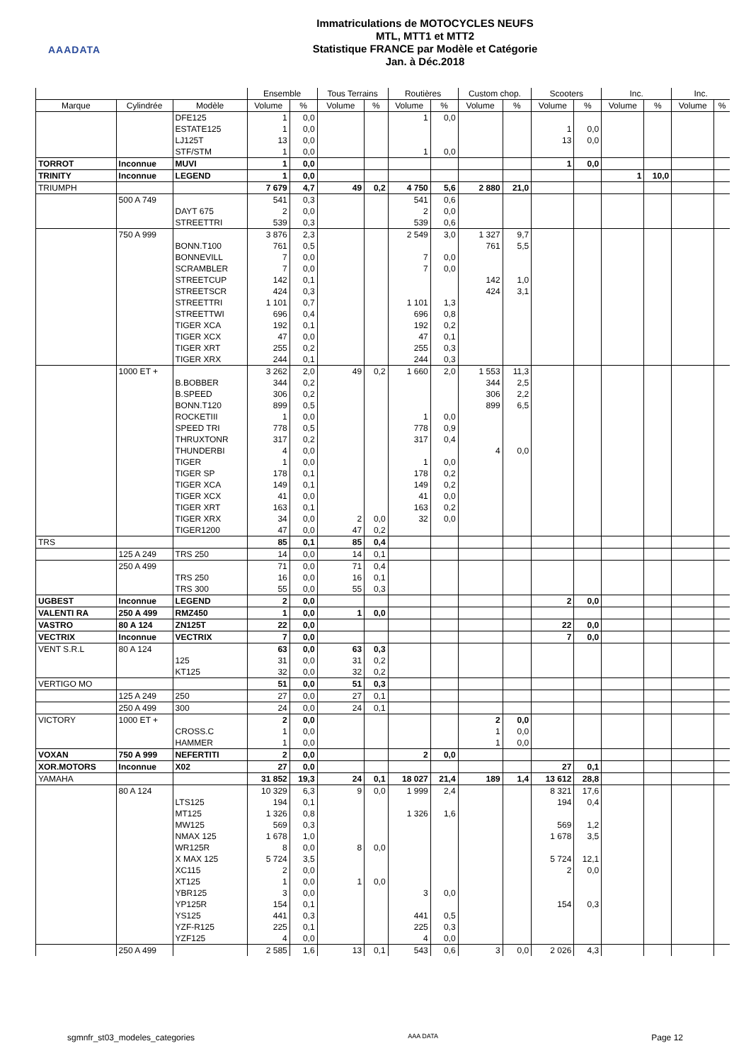AAADATA
Immatriculations de MOTOCYCLES NEUFS
MTL, MTT1 et MTT2
Statistique FRANCE par Modèle et Catégorie
Jan. à Déc.2018
| | | | Ensemble | | Tous Terrains | | Routières | | Custom chop. | | Scooters | | Inc. | | Inc. | |
| --- | --- | --- | --- | --- | --- | --- | --- | --- | --- | --- | --- | --- | --- | --- | --- | --- |
| Marque | Cylindrée | Modèle | Volume | % | Volume | % | Volume | % | Volume | % | Volume | % | Volume | % | Volume | % |
| | | DFE125 | 1 | 0,0 | | | 1 | 0,0 | | | | | | | | |
| | | ESTATE125 | 1 | 0,0 | | | | | | | 1 | 0,0 | | | | |
| | | LJ125T | 13 | 0,0 | | | | | | | 13 | 0,0 | | | | |
| | | STF/STM | 1 | 0,0 | | | 1 | 0,0 | | | | | | | | |
| TORROT | Inconnue | MUVI | 1 | 0,0 | | | | | | | 1 | 0,0 | | | | |
| TRINITY | Inconnue | LEGEND | 1 | 0,0 | | | | | | | | | 1 | 10,0 | | |
| TRIUMPH | | | 7 679 | 4,7 | 49 | 0,2 | 4 750 | 5,6 | 2 880 | 21,0 | | | | | | |
| | 500 A 749 | | 541 | 0,3 | | | 541 | 0,6 | | | | | | | | |
| | | DAYT 675 | 2 | 0,0 | | | 2 | 0,0 | | | | | | | | |
| | | STREETTRI | 539 | 0,3 | | | 539 | 0,6 | | | | | | | | |
| | 750 A 999 | | 3 876 | 2,3 | | | 2 549 | 3,0 | 1 327 | 9,7 | | | | | | |
| | | BONN.T100 | 761 | 0,5 | | | | | 761 | 5,5 | | | | | | |
| | | BONNEVILL | 7 | 0,0 | | | 7 | 0,0 | | | | | | | | |
| | | SCRAMBLER | 7 | 0,0 | | | 7 | 0,0 | | | | | | | | |
| | | STREETCUP | 142 | 0,1 | | | | | 142 | 1,0 | | | | | | |
| | | STREETSCR | 424 | 0,3 | | | | | 424 | 3,1 | | | | | | |
| | | STREETTRI | 1 101 | 0,7 | | | 1 101 | 1,3 | | | | | | | | |
| | | STREETTWI | 696 | 0,4 | | | 696 | 0,8 | | | | | | | | |
| | | TIGER XCA | 192 | 0,1 | | | 192 | 0,2 | | | | | | | | |
| | | TIGER XCX | 47 | 0,0 | | | 47 | 0,1 | | | | | | | | |
| | | TIGER XRT | 255 | 0,2 | | | 255 | 0,3 | | | | | | | | |
| | | TIGER XRX | 244 | 0,1 | | | 244 | 0,3 | | | | | | | | |
| | 1000 ET + | | 3 262 | 2,0 | 49 | 0,2 | 1 660 | 2,0 | 1 553 | 11,3 | | | | | | |
| | | B.BOBBER | 344 | 0,2 | | | | | 344 | 2,5 | | | | | | |
| | | B.SPEED | 306 | 0,2 | | | | | 306 | 2,2 | | | | | | |
| | | BONN.T120 | 899 | 0,5 | | | | | 899 | 6,5 | | | | | | |
| | | ROCKETIII | 1 | 0,0 | | | 1 | 0,0 | | | | | | | | |
| | | SPEED TRI | 778 | 0,5 | | | 778 | 0,9 | | | | | | | | |
| | | THRUXTONR | 317 | 0,2 | | | 317 | 0,4 | | | | | | | | |
| | | THUNDERBI | 4 | 0,0 | | | | | 4 | 0,0 | | | | | | |
| | | TIGER | 1 | 0,0 | | | 1 | 0,0 | | | | | | | | |
| | | TIGER SP | 178 | 0,1 | | | 178 | 0,2 | | | | | | | | |
| | | TIGER XCA | 149 | 0,1 | | | 149 | 0,2 | | | | | | | | |
| | | TIGER XCX | 41 | 0,0 | | | 41 | 0,0 | | | | | | | | |
| | | TIGER XRT | 163 | 0,1 | | | 163 | 0,2 | | | | | | | | |
| | | TIGER XRX | 34 | 0,0 | 2 | 0,0 | 32 | 0,0 | | | | | | | | |
| | | TIGER1200 | 47 | 0,0 | 47 | 0,2 | | | | | | | | | | |
| TRS | | | 85 | 0,1 | 85 | 0,4 | | | | | | | | | | |
| | 125 A 249 | TRS 250 | 14 | 0,0 | 14 | 0,1 | | | | | | | | | | |
| | 250 A 499 | | 71 | 0,0 | 71 | 0,4 | | | | | | | | | | |
| | | TRS 250 | 16 | 0,0 | 16 | 0,1 | | | | | | | | | | |
| | | TRS 300 | 55 | 0,0 | 55 | 0,3 | | | | | | | | | | |
| UGBEST | Inconnue | LEGEND | 2 | 0,0 | | | | | | | 2 | 0,0 | | | | |
| VALENTI RA | 250 A 499 | RMZ450 | 1 | 0,0 | 1 | 0,0 | | | | | | | | | | |
| VASTRO | 80 A 124 | ZN125T | 22 | 0,0 | | | | | | | 22 | 0,0 | | | | |
| VECTRIX | Inconnue | VECTRIX | 7 | 0,0 | | | | | | | 7 | 0,0 | | | | |
| VENT S.R.L | 80 A 124 | | 63 | 0,0 | 63 | 0,3 | | | | | | | | | | |
| | | 125 | 31 | 0,0 | 31 | 0,2 | | | | | | | | | | |
| | | KT125 | 32 | 0,0 | 32 | 0,2 | | | | | | | | | | |
| VERTIGO MO | | | 51 | 0,0 | 51 | 0,3 | | | | | | | | | | |
| | 125 A 249 | 250 | 27 | 0,0 | 27 | 0,1 | | | | | | | | | | |
| | 250 A 499 | 300 | 24 | 0,0 | 24 | 0,1 | | | | | | | | | | |
| VICTORY | 1000 ET + | | 2 | 0,0 | | | | | 2 | 0,0 | | | | | | |
| | | CROSS.C | 1 | 0,0 | | | | | 1 | 0,0 | | | | | | |
| | | HAMMER | 1 | 0,0 | | | | | 1 | 0,0 | | | | | | |
| VOXAN | 750 A 999 | NEFERTITI | 2 | 0,0 | | | 2 | 0,0 | | | | | | | | |
| XOR.MOTORS | Inconnue | X02 | 27 | 0,0 | | | | | | | 27 | 0,1 | | | | |
| YAMAHA | | | 31 852 | 19,3 | 24 | 0,1 | 18 027 | 21,4 | 189 | 1,4 | 13 612 | 28,8 | | | | |
| | 80 A 124 | | 10 329 | 6,3 | 9 | 0,0 | 1 999 | 2,4 | | | 8 321 | 17,6 | | | | |
| | | LTS125 | 194 | 0,1 | | | | | | | 194 | 0,4 | | | | |
| | | MT125 | 1 326 | 0,8 | | | 1 326 | 1,6 | | | | | | | | |
| | | MW125 | 569 | 0,3 | | | | | | | 569 | 1,2 | | | | |
| | | NMAX 125 | 1 678 | 1,0 | | | | | | | 1 678 | 3,5 | | | | |
| | | WR125R | 8 | 0,0 | 8 | 0,0 | | | | | | | | | | |
| | | X MAX 125 | 5 724 | 3,5 | | | | | | | 5 724 | 12,1 | | | | |
| | | XC115 | 2 | 0,0 | | | | | | | 2 | 0,0 | | | | |
| | | XT125 | 1 | 0,0 | 1 | 0,0 | | | | | | | | | | |
| | | YBR125 | 3 | 0,0 | | | 3 | 0,0 | | | | | | | | |
| | | YP125R | 154 | 0,1 | | | | | | | 154 | 0,3 | | | | |
| | | YS125 | 441 | 0,3 | | | 441 | 0,5 | | | | | | | | |
| | | YZF-R125 | 225 | 0,1 | | | 225 | 0,3 | | | | | | | | |
| | | YZF125 | 4 | 0,0 | | | 4 | 0,0 | | | | | | | | |
| | 250 A 499 | | 2 585 | 1,6 | 13 | 0,1 | 543 | 0,6 | 3 | 0,0 | 2 026 | 4,3 | | | | |
sgmnfr_st03_modeles_categories AAA DATA Page 12